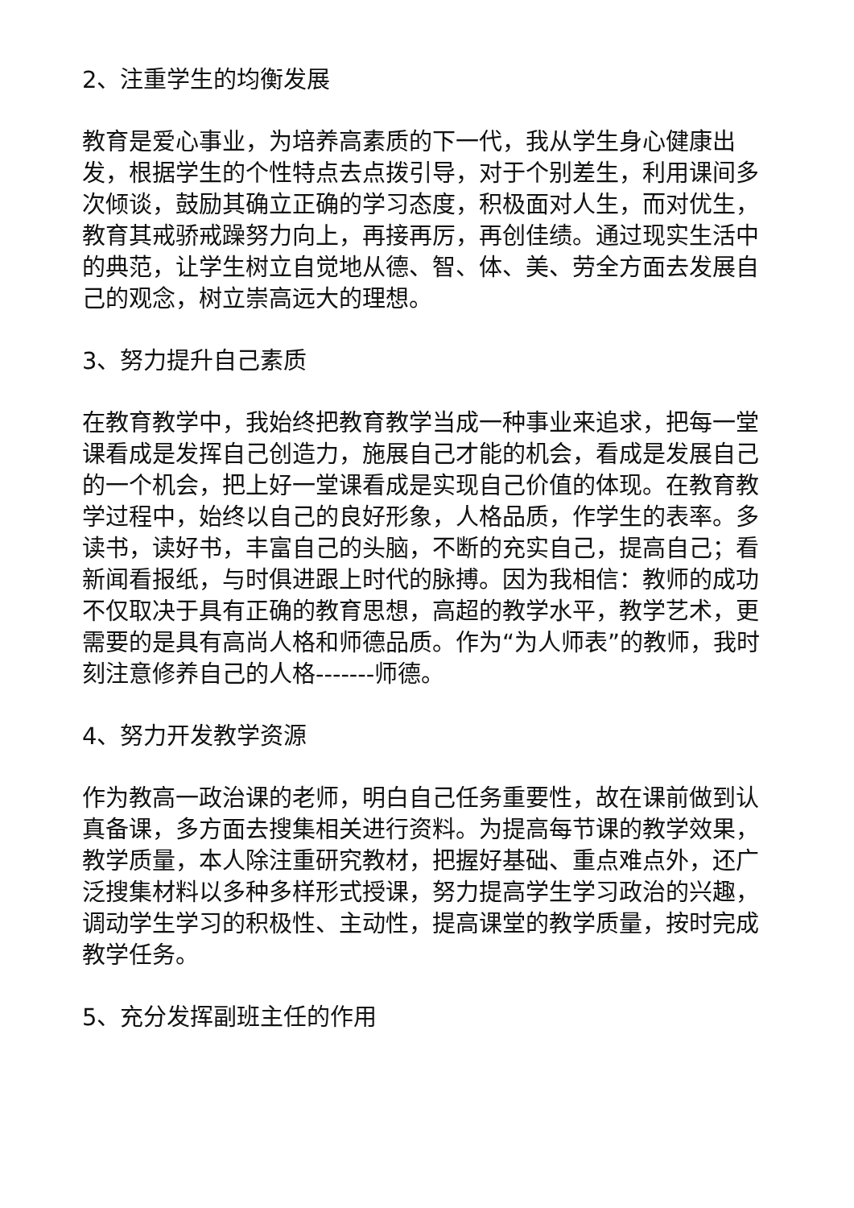2、注重学生的均衡发展
教育是爱心事业，为培养高素质的下一代，我从学生身心健康出发，根据学生的个性特点去点拨引导，对于个别差生，利用课间多次倾谈，鼓励其确立正确的学习态度，积极面对人生，而对优生，教育其戒骄戒躁努力向上，再接再厉，再创佳绩。通过现实生活中的典范，让学生树立自觉地从德、智、体、美、劳全方面去发展自己的观念，树立崇高远大的理想。
3、努力提升自己素质
在教育教学中，我始终把教育教学当成一种事业来追求，把每一堂课看成是发挥自己创造力，施展自己才能的机会，看成是发展自己的一个机会，把上好一堂课看成是实现自己价值的体现。在教育教学过程中，始终以自己的良好形象，人格品质，作学生的表率。多读书，读好书，丰富自己的头脑，不断的充实自己，提高自己；看新闻看报纸，与时俱进跟上时代的脉搏。因为我相信：教师的成功不仅取决于具有正确的教育思想，高超的教学水平，教学艺术，更需要的是具有高尚人格和师德品质。作为“为人师表”的教师，我时刻注意修养自己的人格-------师德。
4、努力开发教学资源
作为教高一政治课的老师，明白自己任务重要性，故在课前做到认真备课，多方面去搜集相关进行资料。为提高每节课的教学效果，教学质量，本人除注重研究教材，把握好基础、重点难点外，还广泛搜集材料以多种多样形式授课，努力提高学生学习政治的兴趣，调动学生学习的积极性、主动性，提高课堂的教学质量，按时完成教学任务。
5、充分发挥副班主任的作用